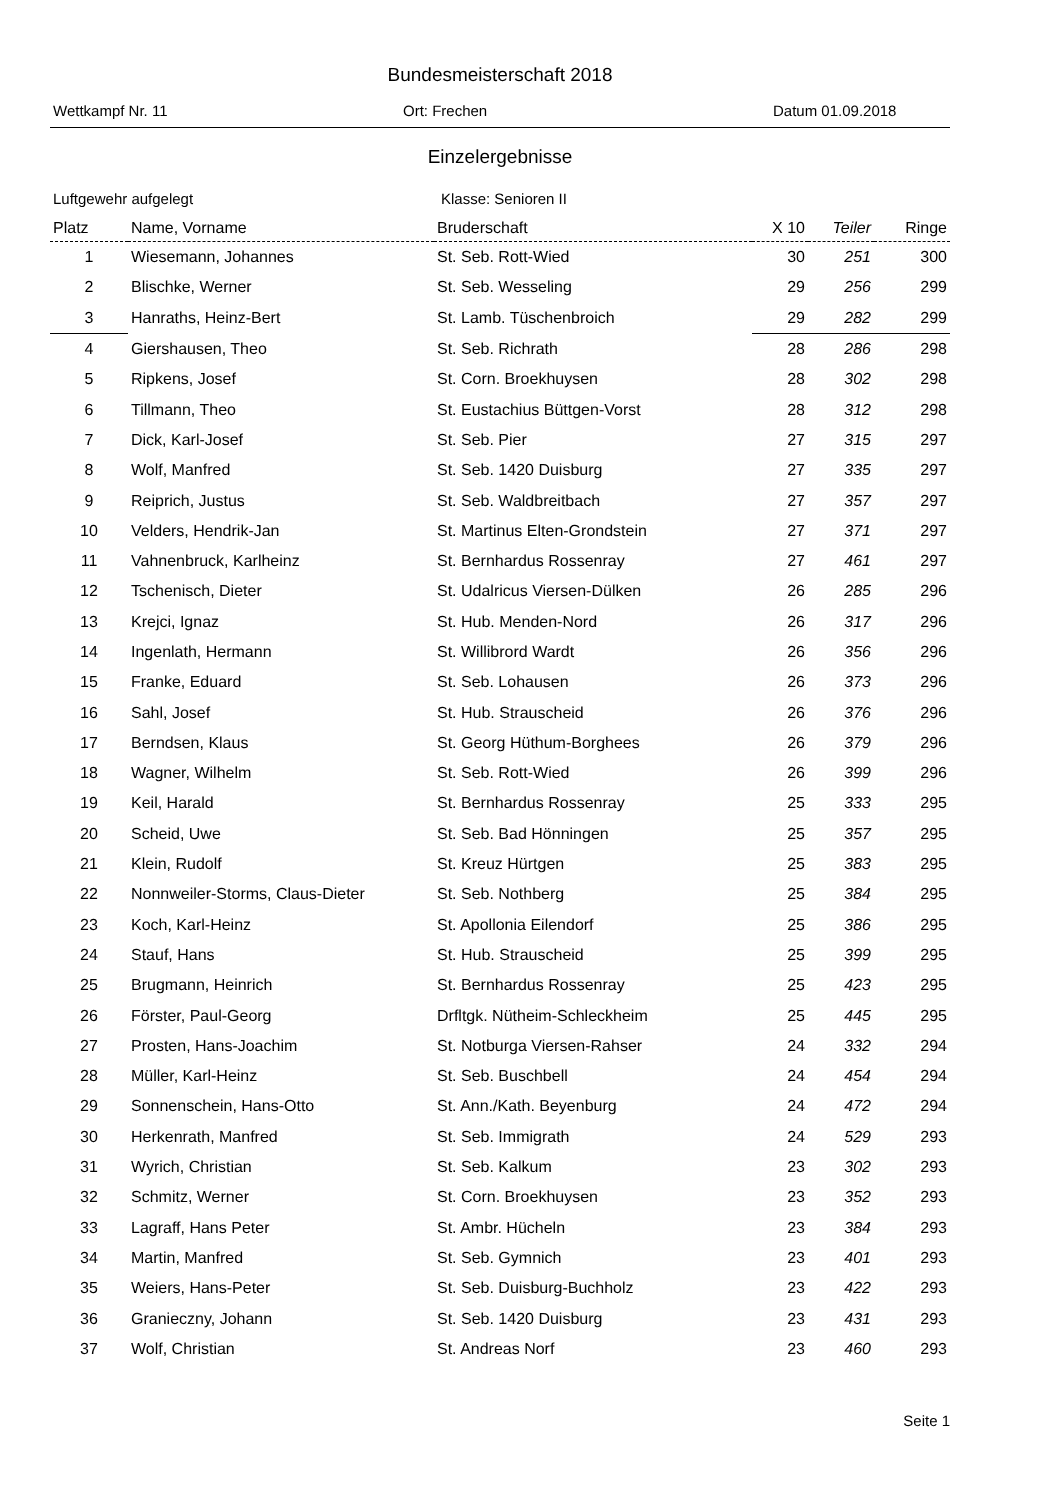Bundesmeisterschaft 2018
Wettkampf Nr. 11 Ort: Frechen Datum 01.09.2018
Einzelergebnisse
Luftgewehr aufgelegt Klasse: Senioren II
| Platz | Name, Vorname | Bruderschaft | X 10 | Teiler | Ringe |
| --- | --- | --- | --- | --- | --- |
| 1 | Wiesemann, Johannes | St. Seb. Rott-Wied | 30 | 251 | 300 |
| 2 | Blischke, Werner | St. Seb. Wesseling | 29 | 256 | 299 |
| 3 | Hanraths, Heinz-Bert | St. Lamb. Tüschenbroich | 29 | 282 | 299 |
| 4 | Giershausen, Theo | St. Seb. Richrath | 28 | 286 | 298 |
| 5 | Ripkens, Josef | St. Corn. Broekhuysen | 28 | 302 | 298 |
| 6 | Tillmann, Theo | St. Eustachius Büttgen-Vorst | 28 | 312 | 298 |
| 7 | Dick, Karl-Josef | St. Seb. Pier | 27 | 315 | 297 |
| 8 | Wolf, Manfred | St. Seb. 1420 Duisburg | 27 | 335 | 297 |
| 9 | Reiprich, Justus | St. Seb. Waldbreitbach | 27 | 357 | 297 |
| 10 | Velders, Hendrik-Jan | St. Martinus Elten-Grondstein | 27 | 371 | 297 |
| 11 | Vahnenbruck, Karlheinz | St. Bernhardus Rossenray | 27 | 461 | 297 |
| 12 | Tschenisch, Dieter | St. Udalricus Viersen-Dülken | 26 | 285 | 296 |
| 13 | Krejci, Ignaz | St. Hub. Menden-Nord | 26 | 317 | 296 |
| 14 | Ingenlath, Hermann | St. Willibrord Wardt | 26 | 356 | 296 |
| 15 | Franke, Eduard | St. Seb. Lohausen | 26 | 373 | 296 |
| 16 | Sahl, Josef | St. Hub. Strauscheid | 26 | 376 | 296 |
| 17 | Berndsen, Klaus | St. Georg Hüthum-Borghees | 26 | 379 | 296 |
| 18 | Wagner, Wilhelm | St. Seb. Rott-Wied | 26 | 399 | 296 |
| 19 | Keil, Harald | St. Bernhardus Rossenray | 25 | 333 | 295 |
| 20 | Scheid, Uwe | St. Seb. Bad Hönningen | 25 | 357 | 295 |
| 21 | Klein, Rudolf | St. Kreuz Hürtgen | 25 | 383 | 295 |
| 22 | Nonnweiler-Storms, Claus-Dieter | St. Seb. Nothberg | 25 | 384 | 295 |
| 23 | Koch, Karl-Heinz | St. Apollonia Eilendorf | 25 | 386 | 295 |
| 24 | Stauf, Hans | St. Hub. Strauscheid | 25 | 399 | 295 |
| 25 | Brugmann, Heinrich | St. Bernhardus Rossenray | 25 | 423 | 295 |
| 26 | Förster, Paul-Georg | Drfltgk. Nütheim-Schleckheim | 25 | 445 | 295 |
| 27 | Prosten, Hans-Joachim | St. Notburga Viersen-Rahser | 24 | 332 | 294 |
| 28 | Müller, Karl-Heinz | St. Seb. Buschbell | 24 | 454 | 294 |
| 29 | Sonnenschein, Hans-Otto | St. Ann./Kath. Beyenburg | 24 | 472 | 294 |
| 30 | Herkenrath, Manfred | St. Seb. Immigrath | 24 | 529 | 293 |
| 31 | Wyrich, Christian | St. Seb. Kalkum | 23 | 302 | 293 |
| 32 | Schmitz, Werner | St. Corn. Broekhuysen | 23 | 352 | 293 |
| 33 | Lagraff, Hans Peter | St. Ambr. Hücheln | 23 | 384 | 293 |
| 34 | Martin, Manfred | St. Seb. Gymnich | 23 | 401 | 293 |
| 35 | Weiers, Hans-Peter | St. Seb. Duisburg-Buchholz | 23 | 422 | 293 |
| 36 | Granieczny, Johann | St. Seb. 1420 Duisburg | 23 | 431 | 293 |
| 37 | Wolf, Christian | St. Andreas Norf | 23 | 460 | 293 |
Seite 1